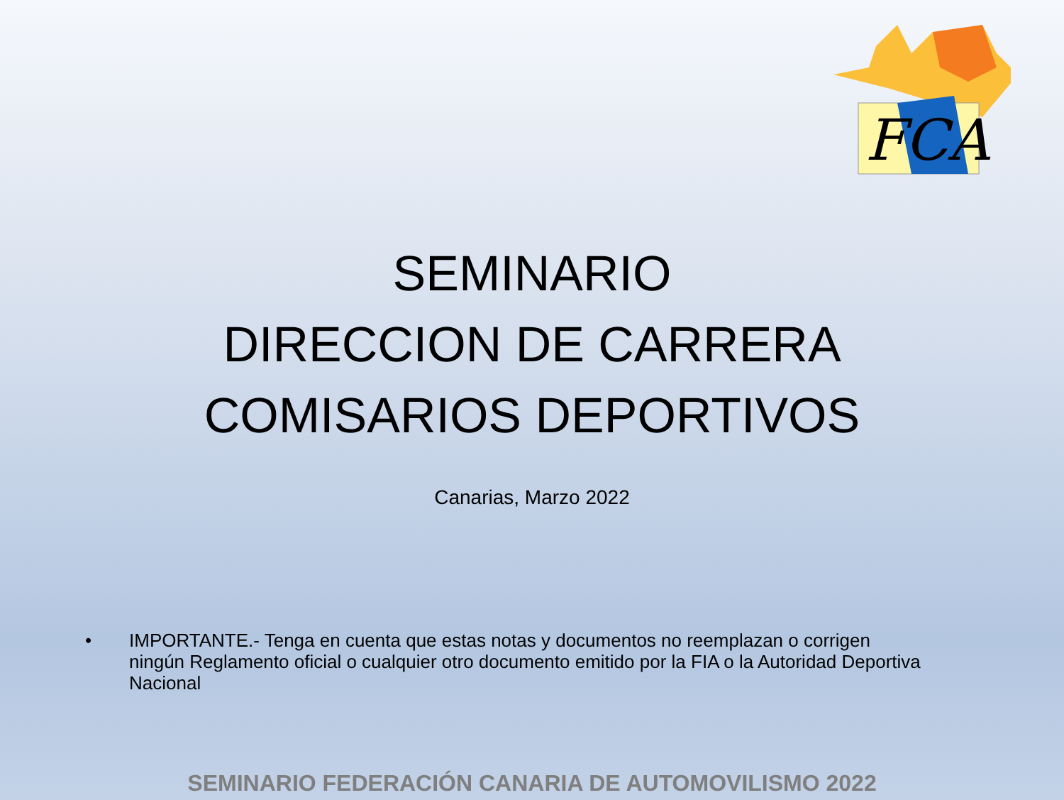FCA
SEMINARIO
DIRECCION DE CARRERA
COMISARIOS DEPORTIVOS
Canarias, Marzo 2022
• IMPORTANTE.- Tenga en cuenta que estas notas y documentos no reemplazan o corrigen ningún Reglamento oficial o cualquier otro documento emitido por la FIA o la Autoridad Deportiva Nacional
SEMINARIO FEDERACIÓN CANARIA DE AUTOMOVILISMO 2022